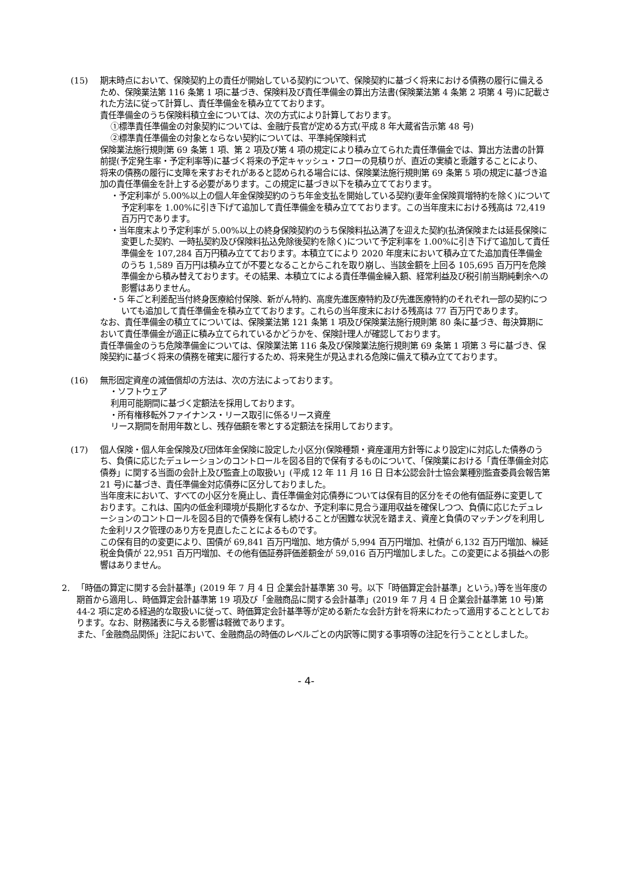(15) 期末時点において、保険契約上の責任が開始している契約について、保険契約に基づく将来における債務の履行に備えるため、保険業法第 116 条第 1 項に基づき、保険料及び責任準備金の算出方法書(保険業法第 4 条第 2 項第 4 号)に記載された方法に従って計算し、責任準備金を積み立てております。
責任準備金のうち保険料積立金については、次の方式により計算しております。
①標準責任準備金の対象契約については、金融庁長官が定める方式(平成 8 年大蔵省告示第 48 号)
②標準責任準備金の対象とならない契約については、平準純保険料式
保険業法施行規則第 69 条第 1 項、第 2 項及び第 4 項の規定により積み立てられた責任準備金では、算出方法書の計算前提(予定発生率・予定利率等)に基づく将来の予定キャッシュ・フローの見積りが、直近の実績と乖離することにより、将来の債務の履行に支障を来すおそれがあると認められる場合には、保険業法施行規則第 69 条第 5 項の規定に基づき追加の責任準備金を計上する必要があります。この規定に基づき以下を積み立てております。
・予定利率が 5.00%以上の個人年金保険契約のうち年金支払を開始している契約(妻年金保険買増特約を除く)について予定利率を 1.00%に引き下げて追加して責任準備金を積み立てております。この当年度末における残高は 72,419 百万円であります。
・当年度末より予定利率が 5.00%以上の終身保険契約のうち保険料払込満了を迎えた契約(払済保険または延長保険に変更した契約、一時払契約及び保険料払込免除後契約を除く)について予定利率を 1.00%に引き下げて追加して責任準備金を 107,284 百万円積み立てております。本積立てにより 2020 年度末において積み立てた追加責任準備金のうち 1,589 百万円は積み立てが不要となることからこれを取り崩し、当該金額を上回る 105,695 百万円を危険準備金から積み替えております。その結果、本積立てによる責任準備金繰入額、経常利益及び税引前当期純剰余への影響はありません。
・5 年ごと利差配当付終身医療給付保険、新がん特約、高度先進医療特約及び先進医療特約のそれぞれ一部の契約についても追加して責任準備金を積み立てております。これらの当年度末における残高は 77 百万円であります。
なお、責任準備金の積立てについては、保険業法第 121 条第 1 項及び保険業法施行規則第 80 条に基づき、毎決算期において責任準備金が適正に積み立てられているかどうかを、保険計理人が確認しております。
責任準備金のうち危険準備金については、保険業法第 116 条及び保険業法施行規則第 69 条第 1 項第 3 号に基づき、保険契約に基づく将来の債務を確実に履行するため、将来発生が見込まれる危険に備えて積み立てております。
(16) 無形固定資産の減価償却の方法は、次の方法によっております。
・ソフトウェア
利用可能期間に基づく定額法を採用しております。
・所有権移転外ファイナンス・リース取引に係るリース資産
リース期間を耐用年数とし、残存価額を零とする定額法を採用しております。
(17) 個人保険・個人年金保険及び団体年金保険に設定した小区分(保険種類・資産運用方針等により設定)に対応した債券のうち、負債に応じたデュレーションのコントロールを図る目的で保有するものについて、「保険業における「責任準備金対応債券」に関する当面の会計上及び監査上の取扱い」(平成 12 年 11 月 16 日 日本公認会計士協会業種別監査委員会報告第 21 号)に基づき、責任準備金対応債券に区分しておりました。
当年度末において、すべての小区分を廃止し、責任準備金対応債券については保有目的区分をその他有価証券に変更しております。これは、国内の低金利環境が長期化するなか、予定利率に見合う運用収益を確保しつつ、負債に応じたデュレーションのコントロールを図る目的で債券を保有し続けることが困難な状況を踏まえ、資産と負債のマッチングを利用した金利リスク管理のあり方を見直したことによるものです。
この保有目的の変更により、国債が 69,841 百万円増加、地方債が 5,994 百万円増加、社債が 6,132 百万円増加、繰延税金負債が 22,951 百万円増加、その他有価証券評価差額金が 59,016 百万円増加しました。この変更による損益への影響はありません。
2. 「時価の算定に関する会計基準」(2019 年 7 月 4 日 企業会計基準第 30 号。以下「時価算定会計基準」という。)等を当年度の期首から適用し、時価算定会計基準第 19 項及び「金融商品に関する会計基準」(2019 年 7 月 4 日 企業会計基準第 10 号)第 44-2 項に定める経過的な取扱いに従って、時価算定会計基準等が定める新たな会計方針を将来にわたって適用することとしております。なお、財務諸表に与える影響は軽微であります。
また、「金融商品関係」注記において、金融商品の時価のレベルごとの内訳等に関する事項等の注記を行うこととしました。
- 4-